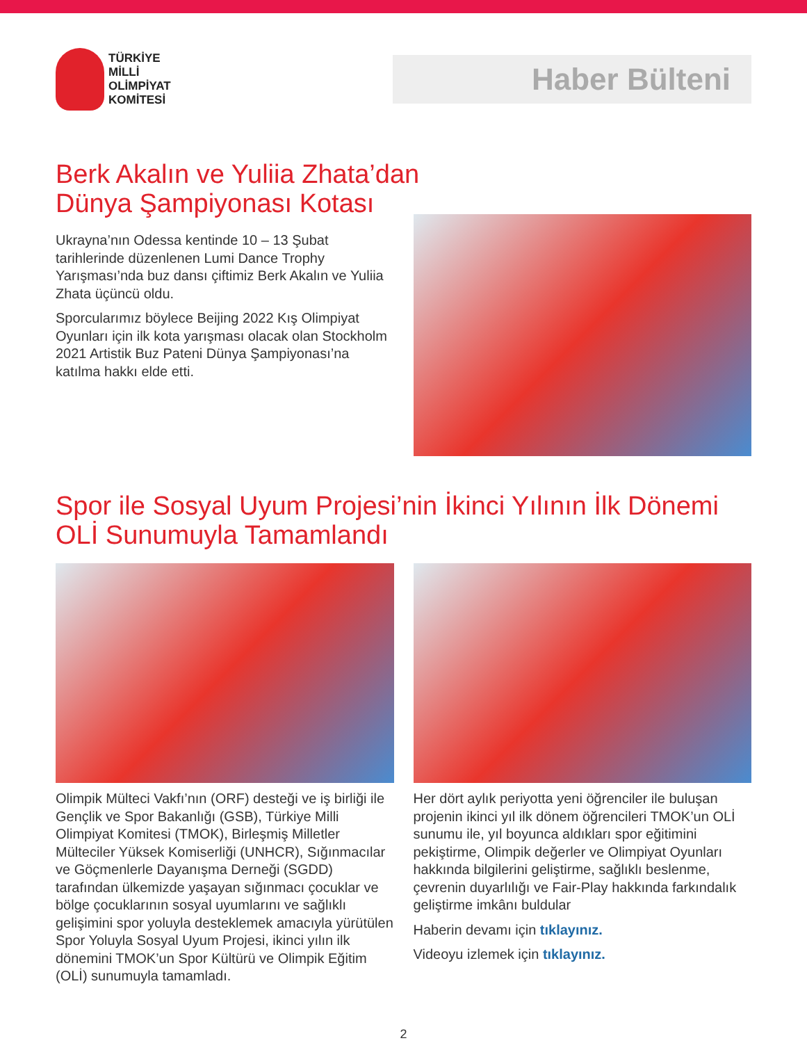TÜRKİYE
MİLLİ
OLİMPİYAT
KOMİTESİ
Haber Bülteni
Berk Akalın ve Yuliia Zhata’dan
Dünya Şampiyonası Kotası
Ukrayna’nın Odessa kentinde 10 – 13 Şubat tarihlerinde düzenlenen Lumi Dance Trophy Yarışması’nda buz dansı çiftimiz Berk Akalın ve Yuliia Zhata üçüncü oldu.
Sporcularımız böylece Beijing 2022 Kış Olimpiyat Oyunları için ilk kota yarışması olacak olan Stockholm 2021 Artistik Buz Pateni Dünya Şampiyonası’na katılma hakkı elde etti.
Spor ile Sosyal Uyum Projesi’nin İkinci Yılının İlk Dönemi
OLİ Sunumuyla Tamamlandı
Olimpik Mülteci Vakfı’nın (ORF) desteği ve iş birliği ile Gençlik ve Spor Bakanlığı (GSB), Türkiye Milli Olimpiyat Komitesi (TMOK), Birleşmiş Milletler Mülteciler Yüksek Komiserliği (UNHCR), Sığınmacılar ve Göçmenlerle Dayanışma Derneği (SGDD) tarafından ülkemizde yaşayan sığınmacı çocuklar ve bölge çocuklarının sosyal uyumlarını ve sağlıklı gelişimini spor yoluyla desteklemek amacıyla yürütülen Spor Yoluyla Sosyal Uyum Projesi, ikinci yılın ilk dönemini TMOK’un Spor Kültürü ve Olimpik Eğitim (OLİ) sunumuyla tamamladı.
Her dört aylık periyotta yeni öğrenciler ile buluşan projenin ikinci yıl ilk dönem öğrencileri TMOK’un OLİ sunumu ile, yıl boyunca aldıkları spor eğitimini pekiştirme, Olimpik değerler ve Olimpiyat Oyunları hakkında bilgilerini geliştirme, sağlıklı beslenme, çevrenin duyarlılığı ve Fair-Play hakkında farkındalık geliştirme imkânı buldular
Haberin devamı için tıklayınız.
Videoyu izlemek için tıklayınız.
2